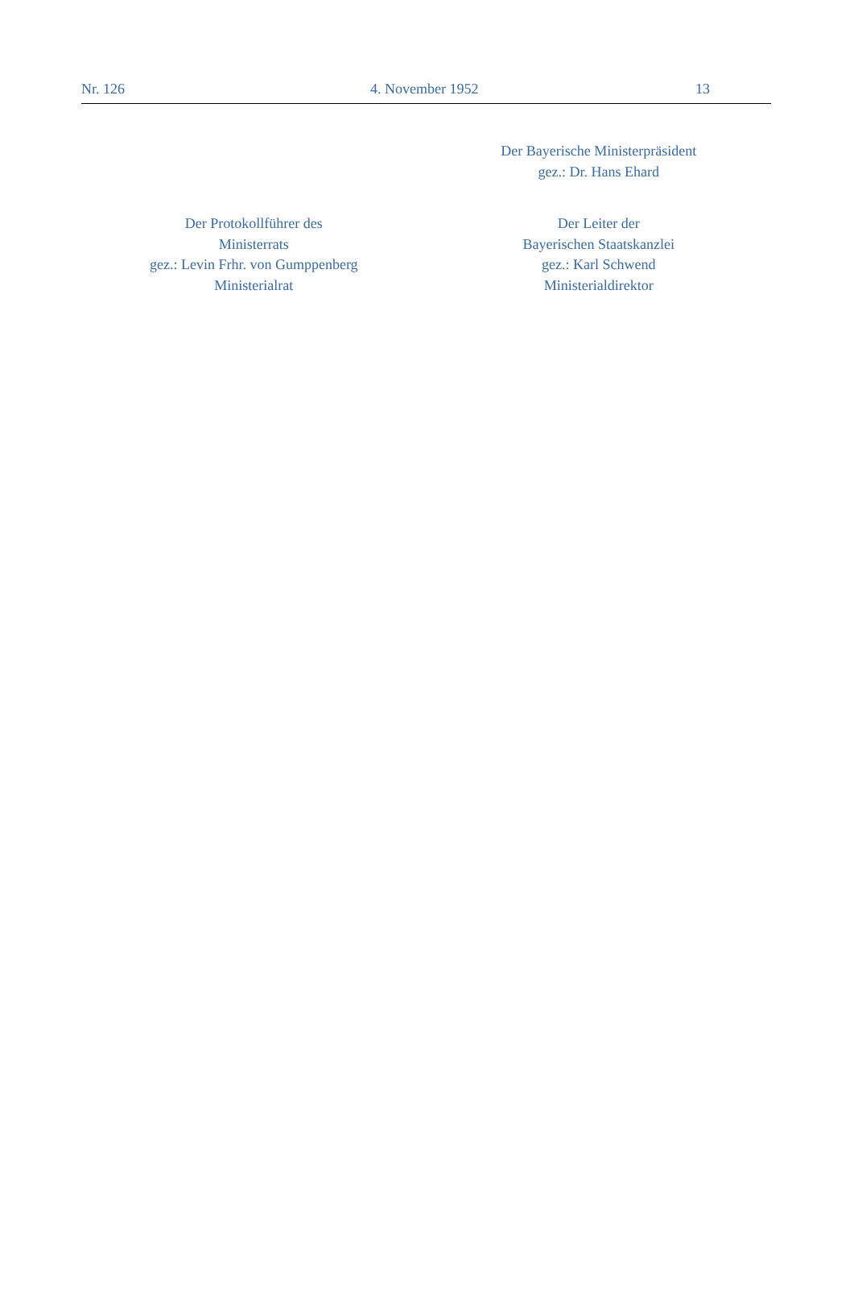Nr. 126 4. November 1952 13
Der Bayerische Ministerpräsident
gez.: Dr. Hans Ehard
Der Protokollführer des
Ministerrats
gez.: Levin Frhr. von Gumppenberg
Ministerialrat
Der Leiter der
Bayerischen Staatskanzlei
gez.: Karl Schwend
Ministerialdirektor